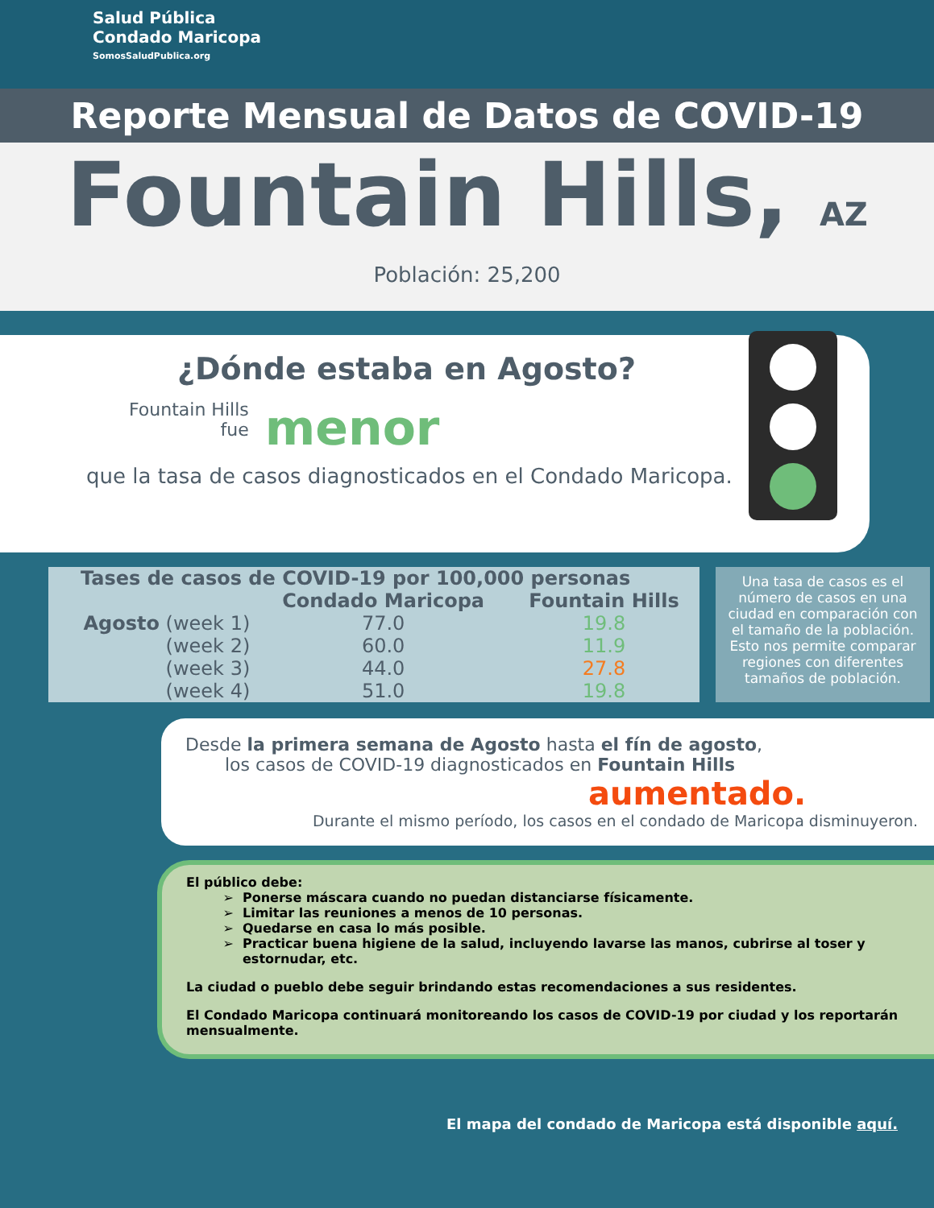Salud Pública
Condado Maricopa
SomosSaludPublica.org
Reporte Mensual de Datos de COVID-19
Fountain Hills, AZ
Población: 25,200
¿Dónde estaba en Agosto?
Fountain Hills
fue
menor
que la tasa de casos diagnosticados en el Condado Maricopa.
| Tases de casos de COVID-19 por 100,000 personas | | |
| --- | --- | --- |
| | Condado Maricopa | Fountain Hills |
| Agosto (week 1) | 77.0 | 19.8 |
| (week 2) | 60.0 | 11.9 |
| (week 3) | 44.0 | 27.8 |
| (week 4) | 51.0 | 19.8 |
Una tasa de casos es el número de casos en una ciudad en comparación con el tamaño de la población. Esto nos permite comparar regiones con diferentes tamaños de población.
Desde la primera semana de Agosto hasta el fín de agosto,
los casos de COVID-19 diagnosticados en Fountain Hills
aumentado.
Durante el mismo período, los casos en el condado de Maricopa disminuyeron.
El público debe:
Ponerse máscara cuando no puedan distanciarse físicamente.
Limitar las reuniones a menos de 10 personas.
Quedarse en casa lo más posible.
Practicar buena higiene de la salud, incluyendo lavarse las manos, cubrirse al toser y estornudar, etc.
La ciudad o pueblo debe seguir brindando estas recomendaciones a sus residentes.
El Condado Maricopa continuará monitoreando los casos de COVID-19 por ciudad y los reportarán mensualmente.
El mapa del condado de Maricopa está disponible aquí.